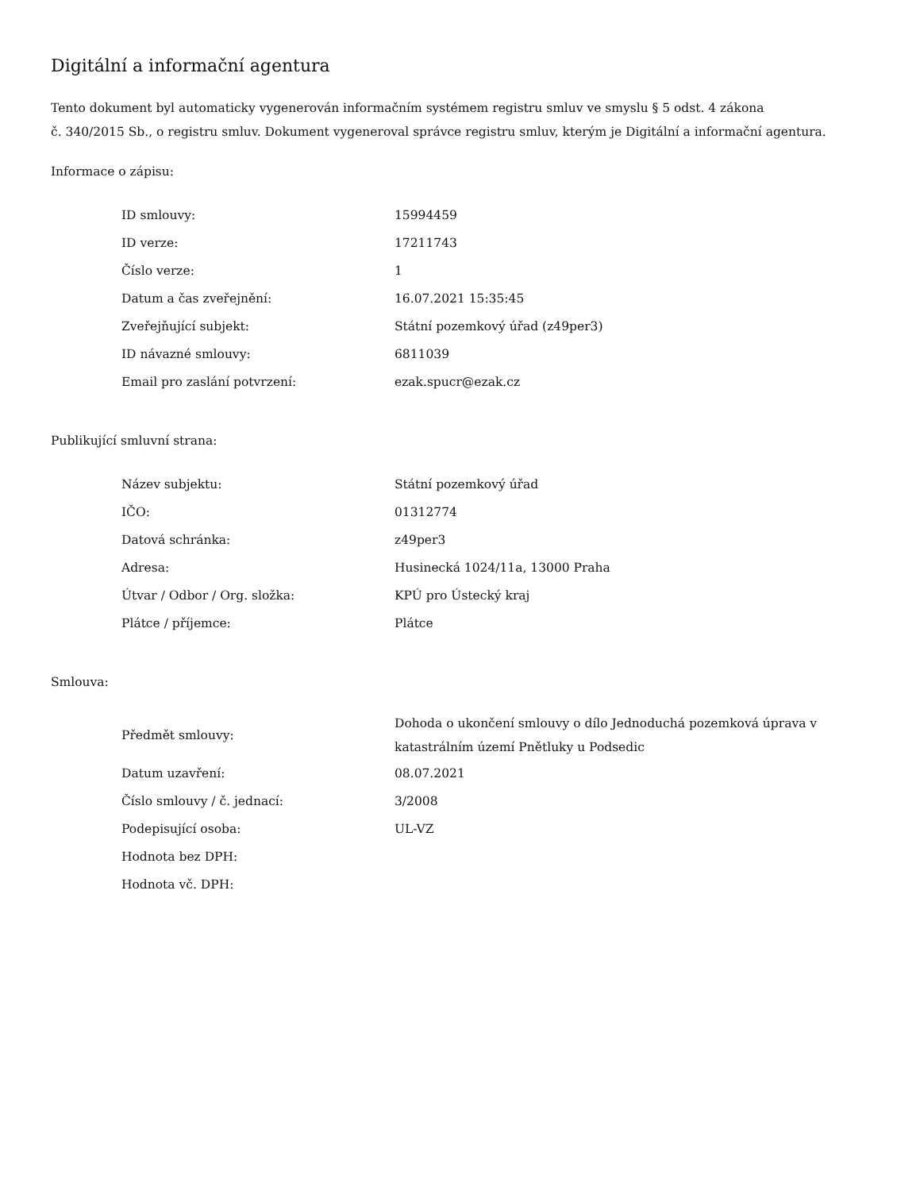Digitální a informační agentura
Tento dokument byl automaticky vygenerován informačním systémem registru smluv ve smyslu § 5 odst. 4 zákona
č. 340/2015 Sb., o registru smluv. Dokument vygeneroval správce registru smluv, kterým je Digitální a informační agentura.
Informace o zápisu:
| ID smlouvy: | 15994459 |
| ID verze: | 17211743 |
| Číslo verze: | 1 |
| Datum a čas zveřejnění: | 16.07.2021 15:35:45 |
| Zveřejňující subjekt: | Státní pozemkový úřad (z49per3) |
| ID návazné smlouvy: | 6811039 |
| Email pro zaslání potvrzení: | ezak.spucr@ezak.cz |
Publikující smluvní strana:
| Název subjektu: | Státní pozemkový úřad |
| IČO: | 01312774 |
| Datová schránka: | z49per3 |
| Adresa: | Husinecká 1024/11a, 13000 Praha |
| Útvar / Odbor / Org. složka: | KPÚ pro Ústecký kraj |
| Plátce / příjemce: | Plátce |
Smlouva:
| Předmět smlouvy: | Dohoda o ukončení smlouvy o dílo Jednoduchá pozemková úprava v katastrálním území Pnětluky u Podsedic |
| Datum uzavření: | 08.07.2021 |
| Číslo smlouvy / č. jednací: | 3/2008 |
| Podepisující osoba: | UL-VZ |
| Hodnota bez DPH: | |
| Hodnota vč. DPH: | |